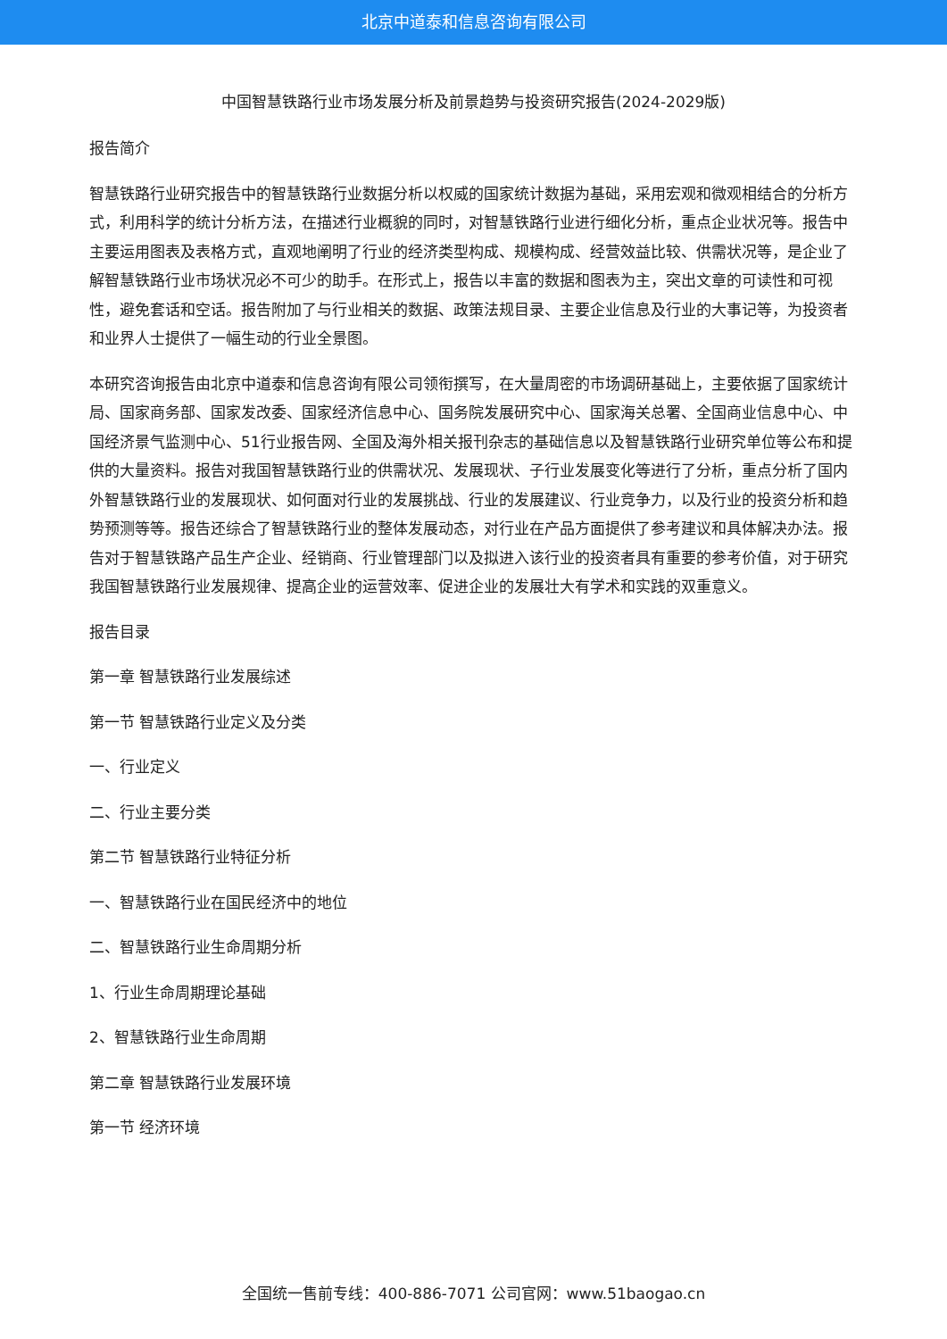北京中道泰和信息咨询有限公司
中国智慧铁路行业市场发展分析及前景趋势与投资研究报告(2024-2029版)
报告简介
智慧铁路行业研究报告中的智慧铁路行业数据分析以权威的国家统计数据为基础，采用宏观和微观相结合的分析方式，利用科学的统计分析方法，在描述行业概貌的同时，对智慧铁路行业进行细化分析，重点企业状况等。报告中主要运用图表及表格方式，直观地阐明了行业的经济类型构成、规模构成、经营效益比较、供需状况等，是企业了解智慧铁路行业市场状况必不可少的助手。在形式上，报告以丰富的数据和图表为主，突出文章的可读性和可视性，避免套话和空话。报告附加了与行业相关的数据、政策法规目录、主要企业信息及行业的大事记等，为投资者和业界人士提供了一幅生动的行业全景图。
本研究咨询报告由北京中道泰和信息咨询有限公司领衔撰写，在大量周密的市场调研基础上，主要依据了国家统计局、国家商务部、国家发改委、国家经济信息中心、国务院发展研究中心、国家海关总署、全国商业信息中心、中国经济景气监测中心、51行业报告网、全国及海外相关报刊杂志的基础信息以及智慧铁路行业研究单位等公布和提供的大量资料。报告对我国智慧铁路行业的供需状况、发展现状、子行业发展变化等进行了分析，重点分析了国内外智慧铁路行业的发展现状、如何面对行业的发展挑战、行业的发展建议、行业竞争力，以及行业的投资分析和趋势预测等等。报告还综合了智慧铁路行业的整体发展动态，对行业在产品方面提供了参考建议和具体解决办法。报告对于智慧铁路产品生产企业、经销商、行业管理部门以及拟进入该行业的投资者具有重要的参考价值，对于研究我国智慧铁路行业发展规律、提高企业的运营效率、促进企业的发展壮大有学术和实践的双重意义。
报告目录
第一章 智慧铁路行业发展综述
第一节 智慧铁路行业定义及分类
一、行业定义
二、行业主要分类
第二节 智慧铁路行业特征分析
一、智慧铁路行业在国民经济中的地位
二、智慧铁路行业生命周期分析
1、行业生命周期理论基础
2、智慧铁路行业生命周期
第二章 智慧铁路行业发展环境
第一节 经济环境
全国统一售前专线：400-886-7071 公司官网：www.51baogao.cn